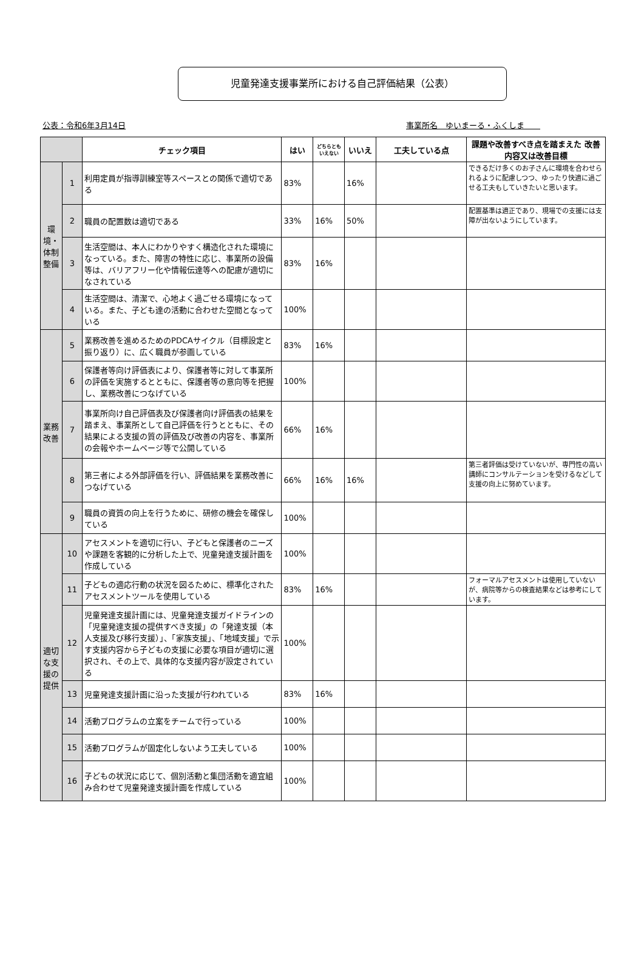児童発達支援事業所における自己評価結果（公表）
公表：令和6年3月14日 事業所名　ゆいまーる・ふくしま　　
| | | チェック項目 | はい | どちらとも いえない | いいえ | 工夫している点 | 課題や改善すべき点を踏まえた 改善内容又は改善目標 |
| --- | --- | --- | --- | --- | --- | --- | --- |
| 環境・体制整備 | 1 | 利用定員が指導訓練室等スペースとの関係で適切である | 83% | | 16% | | できるだけ多くのお子さんに環境を合わせられるように配慮しつつ、ゆったり快適に過ごせる工夫もしていきたいと思います。 |
| | 2 | 職員の配置数は適切である | 33% | 16% | 50% | | 配置基準は適正であり、現場での支援には支障が出ないようにしています。 |
| | 3 | 生活空間は、本人にわかりやすく構造化された環境になっている。また、障害の特性に応じ、事業所の設備等は、バリアフリー化や情報伝達等への配慮が適切になされている | 83% | 16% | | | |
| | 4 | 生活空間は、清潔で、心地よく過ごせる環境になっている。また、子ども達の活動に合わせた空間となっている | 100% | | | | |
| 業務改善 | 5 | 業務改善を進めるためのPDCAサイクル（目標設定と振り返り）に、広く職員が参画している | 83% | 16% | | | |
| | 6 | 保護者等向け評価表により、保護者等に対して事業所の評価を実施するとともに、保護者等の意向等を把握し、業務改善につなげている | 100% | | | | |
| | 7 | 事業所向け自己評価表及び保護者向け評価表の結果を踏まえ、事業所として自己評価を行うとともに、その結果による支援の質の評価及び改善の内容を、事業所の会報やホームページ等で公開している | 66% | 16% | | | |
| | 8 | 第三者による外部評価を行い、評価結果を業務改善につなげている | 66% | 16% | 16% | | 第三者評価は受けていないが、専門性の高い講師にコンサルテーションを受けるなどして支援の向上に努めています。 |
| | 9 | 職員の資質の向上を行うために、研修の機会を確保している | 100% | | | | |
| 適切な支援の提供 | 10 | アセスメントを適切に行い、子どもと保護者のニーズや課題を客観的に分析した上で、児童発達支援計画を作成している | 100% | | | | |
| | 11 | 子どもの適応行動の状況を図るために、標準化されたアセスメントツールを使用している | 83% | 16% | | | フォーマルアセスメントは使用していないが、病院等からの検査結果などは参考にしています。 |
| | 12 | 児童発達支援計画には、児童発達支援ガイドラインの「児童発達支援の提供すべき支援」の「発達支援（本人支援及び移行支援）」、「家族支援」、「地域支援」で示す支援内容から子どもの支援に必要な項目が適切に選択され、その上で、具体的な支援内容が設定されている | 100% | | | | |
| | 13 | 児童発達支援計画に沿った支援が行われている | 83% | 16% | | | |
| | 14 | 活動プログラムの立案をチームで行っている | 100% | | | | |
| | 15 | 活動プログラムが固定化しないよう工夫している | 100% | | | | |
| | 16 | 子どもの状況に応じて、個別活動と集団活動を適宜組み合わせて児童発達支援計画を作成している | 100% | | | | |